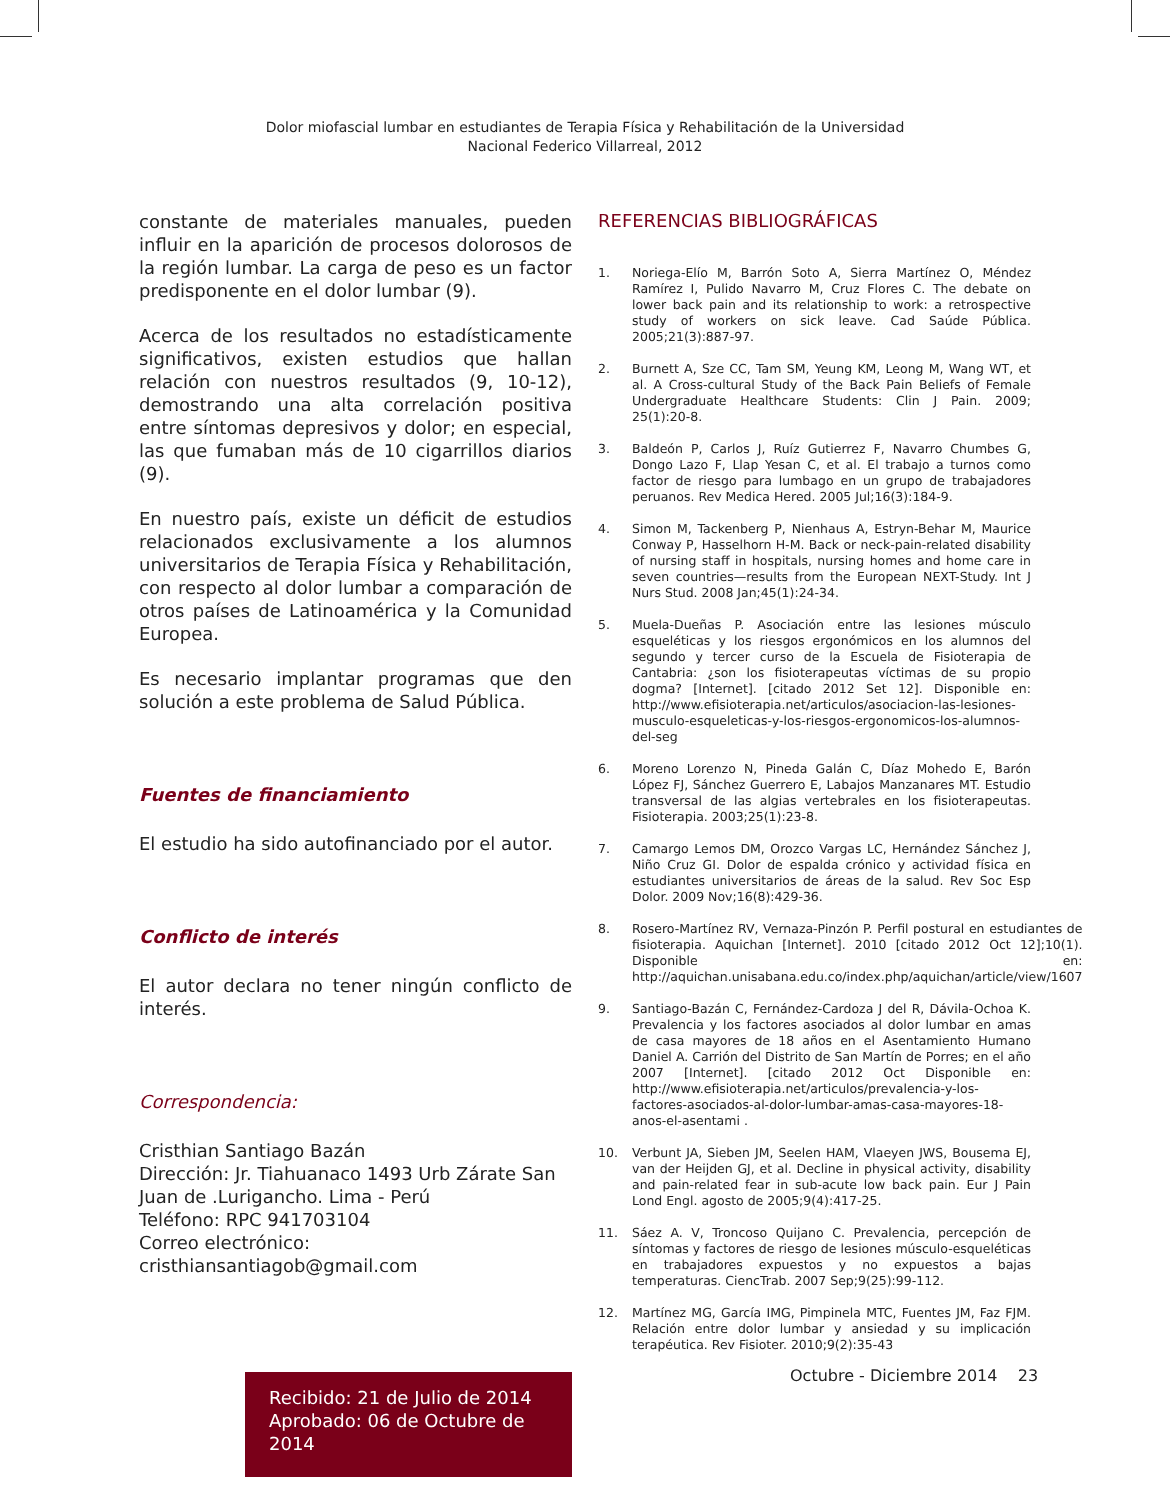Dolor miofascial lumbar en estudiantes de Terapia Física y Rehabilitación de la Universidad Nacional Federico Villarreal, 2012
constante de materiales manuales, pueden influir en la aparición de procesos dolorosos de la región lumbar. La carga de peso es un factor predisponente en el dolor lumbar (9).
Acerca de los resultados no estadísticamente significativos, existen estudios que hallan relación con nuestros resultados (9, 10-12), demostrando una alta correlación positiva entre síntomas depresivos y dolor; en especial, las que fumaban más de 10 cigarrillos diarios (9).
En nuestro país, existe un déficit de estudios relacionados exclusivamente a los alumnos universitarios de Terapia Física y Rehabilitación, con respecto al dolor lumbar a comparación de otros países de Latinoamérica y la Comunidad Europea.
Es necesario implantar programas que den solución a este problema de Salud Pública.
Fuentes de financiamiento
El estudio ha sido autofinanciado por el autor.
Conflicto de interés
El autor declara no tener ningún conflicto de interés.
Correspondencia:
Cristhian Santiago Bazán
Dirección: Jr. Tiahuanaco 1493 Urb Zárate San Juan de .Lurigancho. Lima - Perú
Teléfono: RPC 941703104
Correo electrónico: cristhiansantiagob@gmail.com
Recibido: 21 de Julio de 2014
Aprobado: 06 de Octubre de 2014
REFERENCIAS BIBLIOGRÁFICAS
1. Noriega-Elío M, Barrón Soto A, Sierra Martínez O, Méndez Ramírez I, Pulido Navarro M, Cruz Flores C. The debate on lower back pain and its relationship to work: a retrospective study of workers on sick leave. Cad Saúde Pública. 2005;21(3):887-97.
2. Burnett A, Sze CC, Tam SM, Yeung KM, Leong M, Wang WT, et al. A Cross-cultural Study of the Back Pain Beliefs of Female Undergraduate Healthcare Students: Clin J Pain. 2009; 25(1):20-8.
3. Baldeón P, Carlos J, Ruíz Gutierrez F, Navarro Chumbes G, Dongo Lazo F, Llap Yesan C, et al. El trabajo a turnos como factor de riesgo para lumbago en un grupo de trabajadores peruanos. Rev Medica Hered. 2005 Jul;16(3):184-9.
4. Simon M, Tackenberg P, Nienhaus A, Estryn-Behar M, Maurice Conway P, Hasselhorn H-M. Back or neck-pain-related disability of nursing staff in hospitals, nursing homes and home care in seven countries—results from the European NEXT-Study. Int J Nurs Stud. 2008 Jan;45(1):24-34.
5. Muela-Dueñas P. Asociación entre las lesiones músculo esqueléticas y los riesgos ergonómicos en los alumnos del segundo y tercer curso de la Escuela de Fisioterapia de Cantabria: ¿son los fisioterapeutas víctimas de su propio dogma? [Internet]. [citado 2012 Set 12]. Disponible en: http://www.efisioterapia.net/articulos/asociacion-las-lesiones-musculo-esqueleticas-y-los-riesgos-ergonomicos-los-alumnos-del-seg
6. Moreno Lorenzo N, Pineda Galán C, Díaz Mohedo E, Barón López FJ, Sánchez Guerrero E, Labajos Manzanares MT. Estudio transversal de las algias vertebrales en los fisioterapeutas. Fisioterapia. 2003;25(1):23-8.
7. Camargo Lemos DM, Orozco Vargas LC, Hernández Sánchez J, Niño Cruz GI. Dolor de espalda crónico y actividad física en estudiantes universitarios de áreas de la salud. Rev Soc Esp Dolor. 2009 Nov;16(8):429-36.
8. Rosero-Martínez RV, Vernaza-Pinzón P. Perfil postural en estudiantes de fisioterapia. Aquichan [Internet]. 2010 [citado 2012 Oct 12];10(1). Disponible en: http://aquichan.unisabana.edu.co/index.php/aquichan/article/view/1607
9. Santiago-Bazán C, Fernández-Cardoza J del R, Dávila-Ochoa K. Prevalencia y los factores asociados al dolor lumbar en amas de casa mayores de 18 años en el Asentamiento Humano Daniel A. Carrión del Distrito de San Martín de Porres; en el año 2007 [Internet]. [citado 2012 Oct Disponible en: http://www.efisioterapia.net/articulos/prevalencia-y-los-factores-asociados-al-dolor-lumbar-amas-casa-mayores-18-anos-el-asentami .
10. Verbunt JA, Sieben JM, Seelen HAM, Vlaeyen JWS, Bousema EJ, van der Heijden GJ, et al. Decline in physical activity, disability and pain-related fear in sub-acute low back pain. Eur J Pain Lond Engl. agosto de 2005;9(4):417-25.
11. Sáez A. V, Troncoso Quijano C. Prevalencia, percepción de síntomas y factores de riesgo de lesiones músculo-esqueléticas en trabajadores expuestos y no expuestos a bajas temperaturas. CiencTrab. 2007 Sep;9(25):99-112.
12. Martínez MG, García IMG, Pimpinela MTC, Fuentes JM, Faz FJM. Relación entre dolor lumbar y ansiedad y su implicación terapéutica. Rev Fisioter. 2010;9(2):35-43
Octubre - Diciembre 2014 23